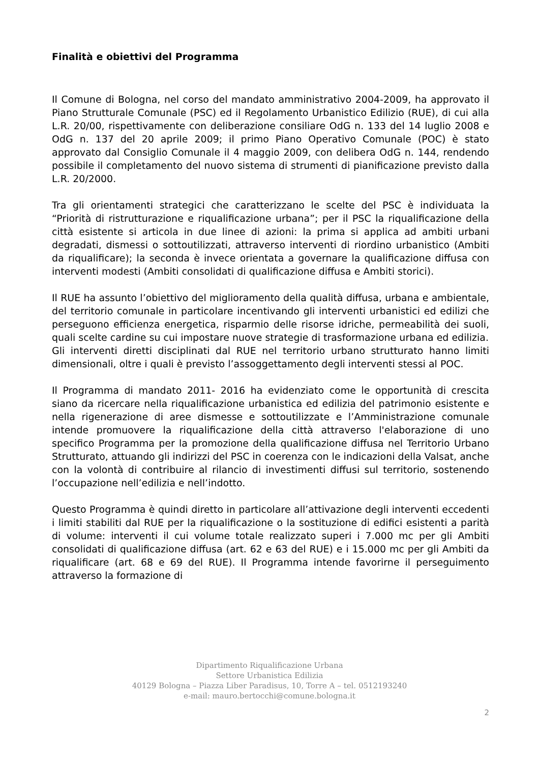Finalità e obiettivi del Programma
Il Comune di Bologna, nel corso del mandato amministrativo 2004-2009, ha approvato il Piano Strutturale Comunale (PSC) ed il Regolamento Urbanistico Edilizio (RUE), di cui alla L.R. 20/00, rispettivamente con deliberazione consiliare OdG n. 133 del 14 luglio 2008 e OdG n. 137 del 20 aprile 2009; il primo Piano Operativo Comunale (POC) è stato approvato dal Consiglio Comunale il 4 maggio 2009, con delibera OdG n. 144, rendendo possibile il completamento del nuovo sistema di strumenti di pianificazione previsto dalla L.R. 20/2000.
Tra gli orientamenti strategici che caratterizzano le scelte del PSC è individuata la “Priorità di ristrutturazione e riqualificazione urbana”; per il PSC la riqualificazione della città esistente si articola in due linee di azioni: la prima si applica ad ambiti urbani degradati, dismessi o sottoutilizzati, attraverso interventi di riordino urbanistico (Ambiti da riqualificare); la seconda è invece orientata a governare la qualificazione diffusa con interventi modesti (Ambiti consolidati di qualificazione diffusa e Ambiti storici).
Il RUE ha assunto l’obiettivo del miglioramento della qualità diffusa, urbana e ambientale, del territorio comunale in particolare incentivando gli interventi urbanistici ed edilizi che perseguono efficienza energetica, risparmio delle risorse idriche, permeabilità dei suoli, quali scelte cardine su cui impostare nuove strategie di trasformazione urbana ed edilizia.
Gli interventi diretti disciplinati dal RUE nel territorio urbano strutturato hanno limiti dimensionali, oltre i quali è previsto l’assoggettamento degli interventi stessi al POC.
Il Programma di mandato 2011- 2016 ha evidenziato come le opportunità di crescita siano da ricercare nella riqualificazione urbanistica ed edilizia del patrimonio esistente e nella rigenerazione di aree dismesse e sottoutilizzate e l’Amministrazione comunale intende promuovere la riqualificazione della città attraverso l'elaborazione di uno specifico Programma per la promozione della qualificazione diffusa nel Territorio Urbano Strutturato, attuando gli indirizzi del PSC in coerenza con le indicazioni della Valsat, anche con la volontà di contribuire al rilancio di investimenti diffusi sul territorio, sostenendo l’occupazione nell’edilizia e nell’indotto.
Questo Programma è quindi diretto in particolare all’attivazione degli interventi eccedenti i limiti stabiliti dal RUE per la riqualificazione o la sostituzione di edifici esistenti a parità di volume: interventi il cui volume totale realizzato superi i 7.000 mc per gli Ambiti consolidati di qualificazione diffusa (art. 62 e 63 del RUE) e i 15.000 mc per gli Ambiti da riqualificare (art. 68 e 69 del RUE). Il Programma intende favorirne il perseguimento attraverso la formazione di
Dipartimento Riqualificazione Urbana
Settore Urbanistica Edilizia
40129 Bologna – Piazza Liber Paradisus, 10, Torre A – tel. 0512193240
e-mail: mauro.bertocchi@comune.bologna.it
2